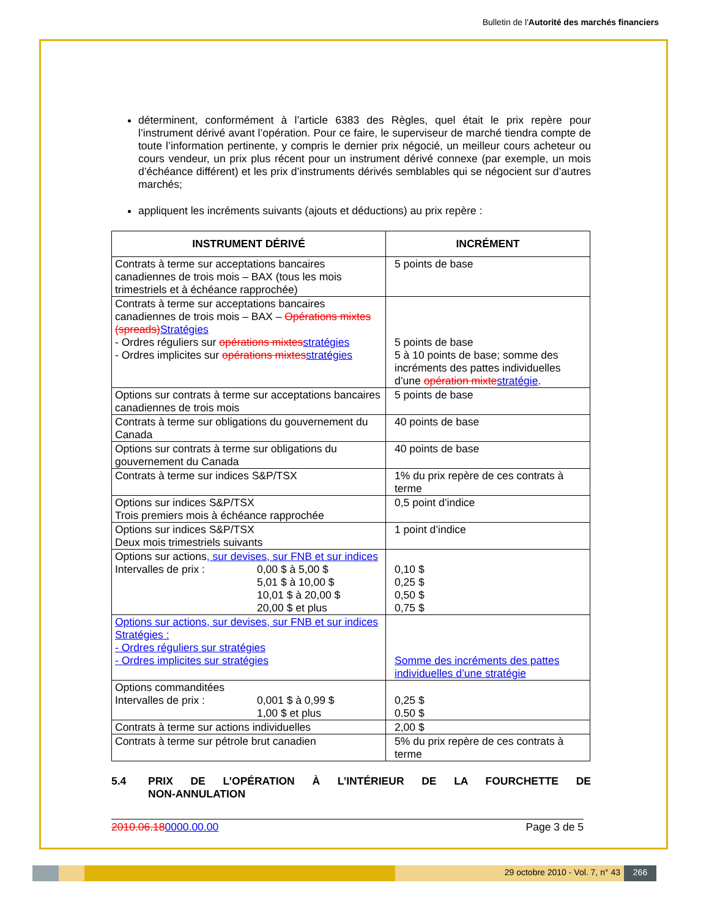Bulletin de l'Autorité des marchés financiers
déterminent, conformément à l’article 6383 des Règles, quel était le prix repère pour l’instrument dérivé avant l’opération. Pour ce faire, le superviseur de marché tiendra compte de toute l’information pertinente, y compris le dernier prix négocié, un meilleur cours acheteur ou cours vendeur, un prix plus récent pour un instrument dérivé connexe (par exemple, un mois d’échéance différent) et les prix d’instruments dérivés semblables qui se négocient sur d’autres marchés;
appliquent les incréments suivants (ajouts et déductions) au prix repère :
| INSTRUMENT DÉRIVÉ | INCRÉMENT |
| --- | --- |
| Contrats à terme sur acceptations bancaires canadiennes de trois mois – BAX (tous les mois trimestriels et à échéance rapprochée) | 5 points de base |
| Contrats à terme sur acceptations bancaires canadiennes de trois mois – BAX – Opérations mixtes (spreads) Stratégies - Ordres réguliers sur opérations mixtes stratégies - Ordres implicites sur opérations mixtes stratégies | 5 points de base 5 à 10 points de base; somme des incréments des pattes individuelles d’une opération mixte stratégie . |
| Options sur contrats à terme sur acceptations bancaires canadiennes de trois mois | 5 points de base |
| Contrats à terme sur obligations du gouvernement du Canada | 40 points de base |
| Options sur contrats à terme sur obligations du gouvernement du Canada | 40 points de base |
| Contrats à terme sur indices S&P/TSX | 1% du prix repère de ces contrats à terme |
| Options sur indices S&P/TSX Trois premiers mois à échéance rapprochée | 0,5 point d’indice |
| Options sur indices S&P/TSX Deux mois trimestriels suivants | 1 point d’indice |
| Options sur actions , sur devises, sur FNB et sur indices Intervalles de prix : 0,00 $ à 5,00 $ 5,01 $ à 10,00 $ 10,01 $ à 20,00 $ 20,00 $ et plus | 0,10 $ 0,25 $ 0,50 $ 0,75 $ |
| Options sur actions, sur devises, sur FNB et sur indices Stratégies : - Ordres réguliers sur stratégies - Ordres implicites sur stratégies | Somme des incréments des pattes individuelles d’une stratégie |
| Options commanditées Intervalles de prix : 0,001 $ à 0,99 $ 1,00 $ et plus | 0,25 $ 0.50 $ |
| Contrats à terme sur actions individuelles | 2,00 $ |
| Contrats à terme sur pétrole brut canadien | 5% du prix repère de ces contrats à terme |
5.4 PRIX DE L’OPÉRATION À L’INTÉRIEUR DE LA FOURCHETTE DE NON-ANNULATION
2010.06.180000.00.00 Page 3 de 5
29 octobre 2010 - Vol. 7, n° 43
266